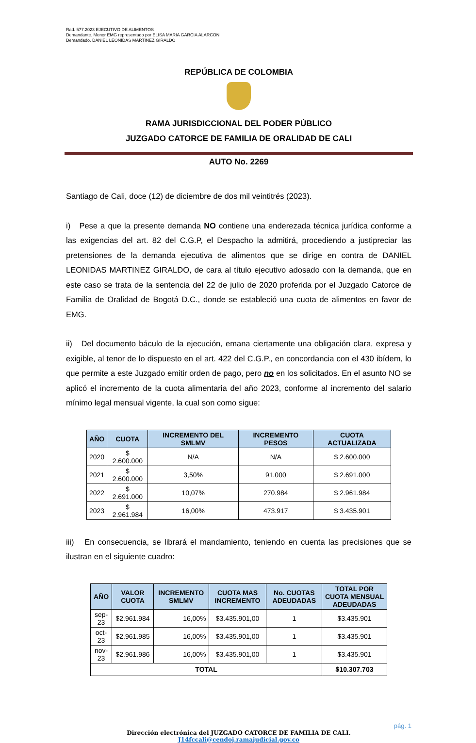Rad. 577.2023 EJECUTIVO DE ALIMENTOS
Demandante. Menor EMG representado por ELISA MARIA GARCIA ALARCON
Demandado. DANIEL LEONIDAS MARTINEZ GIRALDO
REPÚBLICA DE COLOMBIA
RAMA JURISDICCIONAL DEL PODER PÚBLICO
JUZGADO CATORCE DE FAMILIA DE ORALIDAD DE CALI
AUTO No. 2269
Santiago de Cali, doce (12) de diciembre de dos mil veintitrés (2023).
i) Pese a que la presente demanda NO contiene una enderezada técnica jurídica conforme a las exigencias del art. 82 del C.G.P, el Despacho la admitirá, procediendo a justipreciar las pretensiones de la demanda ejecutiva de alimentos que se dirige en contra de DANIEL LEONIDAS MARTINEZ GIRALDO, de cara al título ejecutivo adosado con la demanda, que en este caso se trata de la sentencia del 22 de julio de 2020 proferida por el Juzgado Catorce de Familia de Oralidad de Bogotá D.C., donde se estableció una cuota de alimentos en favor de EMG.
ii) Del documento báculo de la ejecución, emana ciertamente una obligación clara, expresa y exigible, al tenor de lo dispuesto en el art. 422 del C.G.P., en concordancia con el 430 ibídem, lo que permite a este Juzgado emitir orden de pago, pero no en los solicitados. En el asunto NO se aplicó el incremento de la cuota alimentaria del año 2023, conforme al incremento del salario mínimo legal mensual vigente, la cual son como sigue:
| AÑO | CUOTA | INCREMENTO DEL SMLMV | INCREMENTO PESOS | CUOTA ACTUALIZADA |
| --- | --- | --- | --- | --- |
| 2020 | $ 2.600.000 | N/A | N/A | $ 2.600.000 |
| 2021 | $ 2.600.000 | 3,50% | 91.000 | $ 2.691.000 |
| 2022 | $ 2.691.000 | 10,07% | 270.984 | $ 2.961.984 |
| 2023 | $ 2.961.984 | 16,00% | 473.917 | $ 3.435.901 |
iii) En consecuencia, se librará el mandamiento, teniendo en cuenta las precisiones que se ilustran en el siguiente cuadro:
| AÑO | VALOR CUOTA | INCREMENTO SMLMV | CUOTA MAS INCREMENTO | No. CUOTAS ADEUDADAS | TOTAL POR CUOTA MENSUAL ADEUDADAS |
| --- | --- | --- | --- | --- | --- |
| sep-23 | $2.961.984 | 16,00% | $3.435.901,00 | 1 | $3.435.901 |
| oct-23 | $2.961.985 | 16,00% | $3.435.901,00 | 1 | $3.435.901 |
| nov-23 | $2.961.986 | 16,00% | $3.435.901,00 | 1 | $3.435.901 |
| TOTAL | | | | | $10.307.703 |
pág. 1
Dirección electrónica del JUZGADO CATORCE DE FAMILIA DE CALI.
J14fccali@cendoj.ramajudicial.gov.co